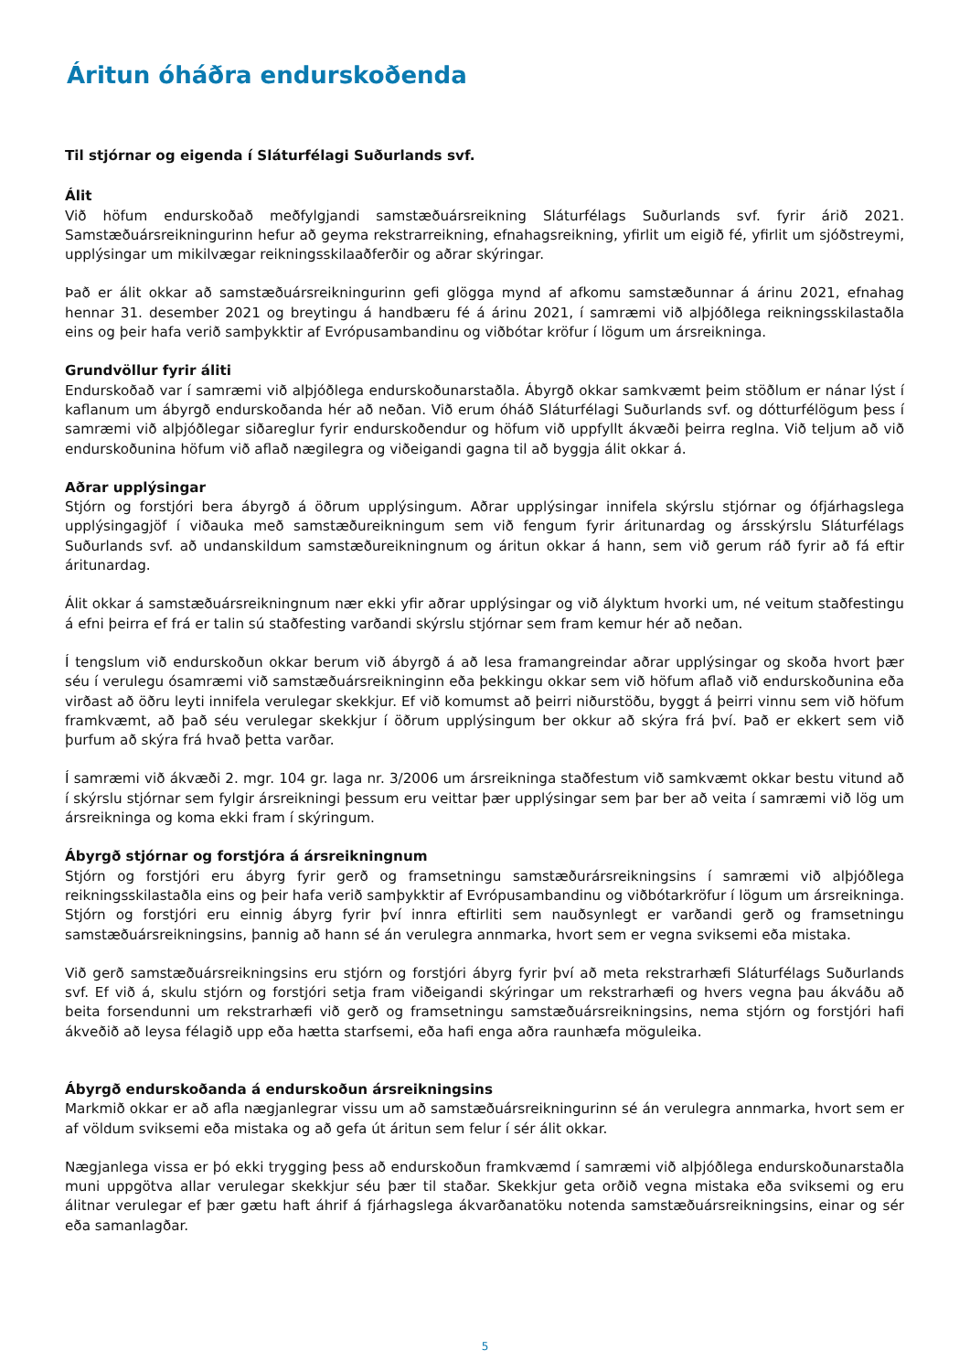Áritun óháðra endurskoðenda
Til stjórnar og eigenda í Sláturfélagi Suðurlands svf.
Álit
Við höfum endurskoðað meðfylgjandi samstæðuársreikning Sláturfélags Suðurlands svf. fyrir árið 2021. Samstæðuársreikningurinn hefur að geyma rekstrarreikning, efnahagsreikning, yfirlit um eigið fé, yfirlit um sjóðstreymi, upplýsingar um mikilvægar reikningsskilaaðferðir og aðrar skýringar.
Það er álit okkar að samstæðuársreikningurinn gefi glögga mynd af afkomu samstæðunnar á árinu 2021, efnahag hennar 31. desember 2021 og breytingu á handbæru fé á árinu 2021, í samræmi við alþjóðlega reikningsskilastaðla eins og þeir hafa verið samþykktir af Evrópusambandinu og viðbótar kröfur í lögum um ársreikninga.
Grundvöllur fyrir áliti
Endurskoðað var í samræmi við alþjóðlega endurskoðunarstaðla. Ábyrgð okkar samkvæmt þeim stöðlum er nánar lýst í kaflanum um ábyrgð endurskoðanda hér að neðan. Við erum óháð Sláturfélagi Suðurlands svf. og dótturfélögum þess í samræmi við alþjóðlegar siðareglur fyrir endurskoðendur og höfum við uppfyllt ákvæði þeirra reglna. Við teljum að við endurskoðunina höfum við aflað nægilegra og viðeigandi gagna til að byggja álit okkar á.
Aðrar upplýsingar
Stjórn og forstjóri bera ábyrgð á öðrum upplýsingum. Aðrar upplýsingar innifela skýrslu stjórnar og ófjárhagslega upplýsingagjöf í viðauka með samstæðureikningum sem við fengum fyrir áritunardag og ársskýrslu Sláturfélags Suðurlands svf. að undanskildum samstæðureikningnum og áritun okkar á hann, sem við gerum ráð fyrir að fá eftir áritunardag.
Álit okkar á samstæðuársreikningnum nær ekki yfir aðrar upplýsingar og við ályktum hvorki um, né veitum staðfestingu á efni þeirra ef frá er talin sú staðfesting varðandi skýrslu stjórnar sem fram kemur hér að neðan.
Í tengslum við endurskoðun okkar berum við ábyrgð á að lesa framangreindar aðrar upplýsingar og skoða hvort þær séu í verulegu ósamræmi við samstæðuársreikninginn eða þekkingu okkar sem við höfum aflað við endurskoðunina eða virðast að öðru leyti innifela verulegar skekkjur. Ef við komumst að þeirri niðurstöðu, byggt á þeirri vinnu sem við höfum framkvæmt, að það séu verulegar skekkjur í öðrum upplýsingum ber okkur að skýra frá því. Það er ekkert sem við þurfum að skýra frá hvað þetta varðar.
Í samræmi við ákvæði 2. mgr. 104 gr. laga nr. 3/2006 um ársreikninga staðfestum við samkvæmt okkar bestu vitund að í skýrslu stjórnar sem fylgir ársreikningi þessum eru veittar þær upplýsingar sem þar ber að veita í samræmi við lög um ársreikninga og koma ekki fram í skýringum.
Ábyrgð stjórnar og forstjóra á ársreikningnum
Stjórn og forstjóri eru ábyrg fyrir gerð og framsetningu samstæðurársreikningsins í samræmi við alþjóðlega reikningsskilastaðla eins og þeir hafa verið samþykktir af Evrópusambandinu og viðbótarkröfur í lögum um ársreikninga. Stjórn og forstjóri eru einnig ábyrg fyrir því innra eftirliti sem nauðsynlegt er varðandi gerð og framsetningu samstæðuársreikningsins, þannig að hann sé án verulegra annmarka, hvort sem er vegna sviksemi eða mistaka.
Við gerð samstæðuársreikningsins eru stjórn og forstjóri ábyrg fyrir því að meta rekstrarhæfi Sláturfélags Suðurlands svf. Ef við á, skulu stjórn og forstjóri setja fram viðeigandi skýringar um rekstrarhæfi og hvers vegna þau ákváðu að beita forsendunni um rekstrarhæfi við gerð og framsetningu samstæðuársreikningsins, nema stjórn og forstjóri hafi ákveðið að leysa félagið upp eða hætta starfsemi, eða hafi enga aðra raunhæfa möguleika.
Ábyrgð endurskoðanda á endurskoðun ársreikningsins
Markmið okkar er að afla nægjanlegrar vissu um að samstæðuársreikningurinn sé án verulegra annmarka, hvort sem er af völdum sviksemi eða mistaka og að gefa út áritun sem felur í sér álit okkar.
Nægjanlega vissa er þó ekki trygging þess að endurskoðun framkvæmd í samræmi við alþjóðlega endurskoðunarstaðla muni uppgötva allar verulegar skekkjur séu þær til staðar. Skekkjur geta orðið vegna mistaka eða sviksemi og eru álitnar verulegar ef þær gætu haft áhrif á fjárhagslega ákvarðanatöku notenda samstæðuársreikningsins, einar og sér eða samanlagðar.
5